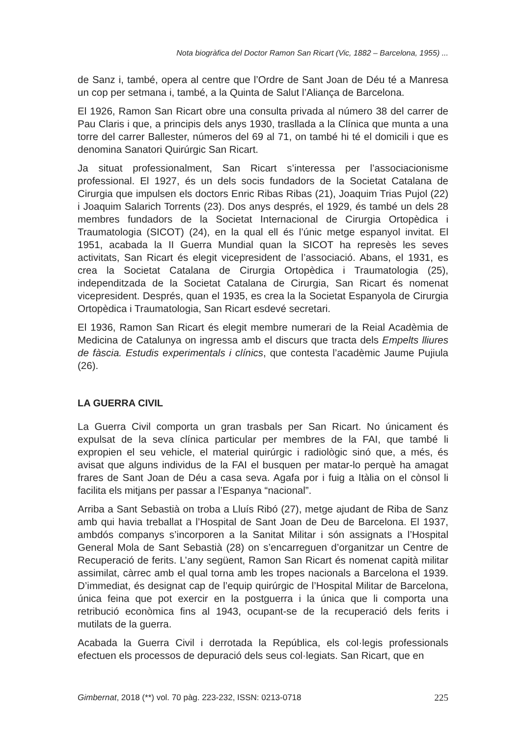Nota biogràfica del Doctor Ramon San Ricart (Vic, 1882 – Barcelona, 1955) ...
de Sanz i, també, opera al centre que l’Ordre de Sant Joan de Déu té a Manresa un cop per setmana i, també, a la Quinta de Salut l’Aliança de Barcelona.
El 1926, Ramon San Ricart obre una consulta privada al número 38 del carrer de Pau Claris i que, a principis dels anys 1930, trasllada a la Clínica que munta a una torre del carrer Ballester, números del 69 al 71, on també hi té el domicili i que es denomina Sanatori Quirúrgic San Ricart.
Ja situat professionalment, San Ricart s’interessa per l’associacionisme professional. El 1927, és un dels socis fundadors de la Societat Catalana de Cirurgia que impulsen els doctors Enric Ribas Ribas (21), Joaquim Trias Pujol (22) i Joaquim Salarich Torrents (23). Dos anys després, el 1929, és també un dels 28 membres fundadors de la Societat Internacional de Cirurgia Ortopèdica i Traumatologia (SICOT) (24), en la qual ell és l’únic metge espanyol invitat. El 1951, acabada la II Guerra Mundial quan la SICOT ha represès les seves activitats, San Ricart és elegit vicepresident de l’associació. Abans, el 1931, es crea la Societat Catalana de Cirurgia Ortopèdica i Traumatologia (25), independitzada de la Societat Catalana de Cirurgia, San Ricart és nomenat vicepresident. Després, quan el 1935, es crea la la Societat Espanyola de Cirurgia Ortopèdica i Traumatologia, San Ricart esdevé secretari.
El 1936, Ramon San Ricart és elegit membre numerari de la Reial Acadèmia de Medicina de Catalunya on ingressa amb el discurs que tracta dels Empelts lliures de fàscia. Estudis experimentals i clínics, que contesta l’acadèmic Jaume Pujiula (26).
LA GUERRA CIVIL
La Guerra Civil comporta un gran trasbals per San Ricart. No únicament és expulsat de la seva clínica particular per membres de la FAI, que també li expropien el seu vehicle, el material quirúrgic i radiològic sinó que, a més, és avisat que alguns individus de la FAI el busquen per matar-lo perquè ha amagat frares de Sant Joan de Déu a casa seva. Agafa por i fuig a Itàlia on el cònsol li facilita els mitjans per passar a l’Espanya “nacional”.
Arriba a Sant Sebastià on troba a Lluís Ribó (27), metge ajudant de Riba de Sanz amb qui havia treballat a l’Hospital de Sant Joan de Deu de Barcelona. El 1937, ambdós companys s’incorporen a la Sanitat Militar i són assignats a l’Hospital General Mola de Sant Sebastià (28) on s’encarreguen d’organitzar un Centre de Recuperació de ferits. L’any següent, Ramon San Ricart és nomenat capità militar assimilat, càrrec amb el qual torna amb les tropes nacionals a Barcelona el 1939. D’immediat, és designat cap de l’equip quirúrgic de l’Hospital Militar de Barcelona, única feina que pot exercir en la postguerra i la única que li comporta una retribució econòmica fins al 1943, ocupant-se de la recuperació dels ferits i mutilats de la guerra.
Acabada la Guerra Civil i derrotada la República, els col·legis professionals efectuen els processos de depuració dels seus col·legiats. San Ricart, que en
Gimbernat, 2018 (**) vol. 70 pàg. 223-232, ISSN: 0213-0718 225